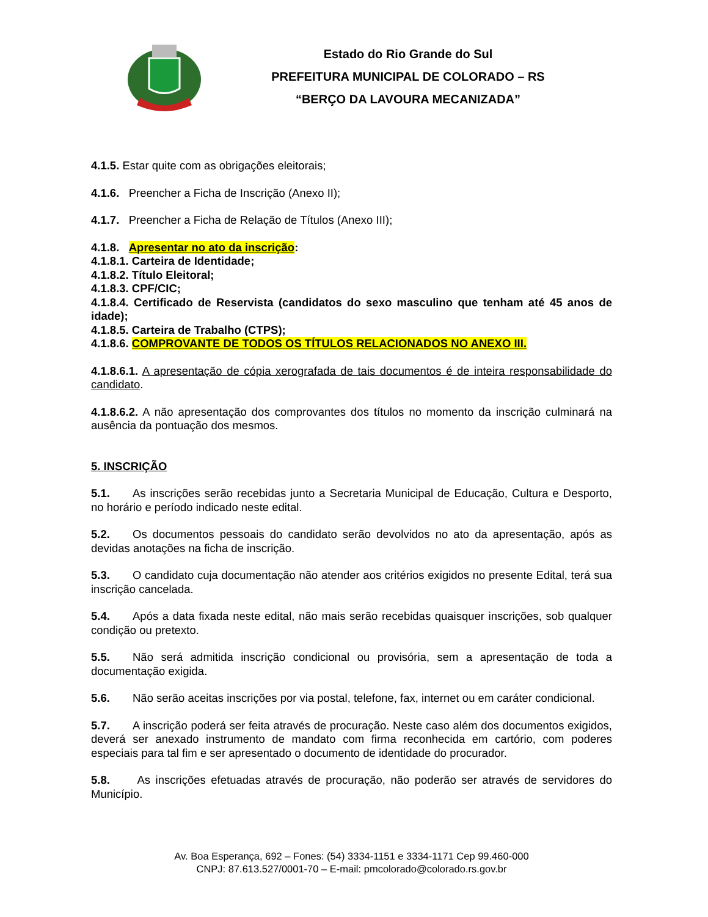Estado do Rio Grande do Sul
PREFEITURA MUNICIPAL DE COLORADO – RS
“BERÇO DA LAVOURA MECANIZADA”
4.1.5. Estar quite com as obrigações eleitorais;
4.1.6. Preencher a Ficha de Inscrição (Anexo II);
4.1.7. Preencher a Ficha de Relação de Títulos (Anexo III);
4.1.8. Apresentar no ato da inscrição:
4.1.8.1. Carteira de Identidade;
4.1.8.2. Título Eleitoral;
4.1.8.3. CPF/CIC;
4.1.8.4. Certificado de Reservista (candidatos do sexo masculino que tenham até 45 anos de idade);
4.1.8.5. Carteira de Trabalho (CTPS);
4.1.8.6. COMPROVANTE DE TODOS OS TÍTULOS RELACIONADOS NO ANEXO III.
4.1.8.6.1. A apresentação de cópia xerografada de tais documentos é de inteira responsabilidade do candidato.
4.1.8.6.2. A não apresentação dos comprovantes dos títulos no momento da inscrição culminará na ausência da pontuação dos mesmos.
5. INSCRIÇÃO
5.1. As inscrições serão recebidas junto a Secretaria Municipal de Educação, Cultura e Desporto, no horário e período indicado neste edital.
5.2. Os documentos pessoais do candidato serão devolvidos no ato da apresentação, após as devidas anotações na ficha de inscrição.
5.3. O candidato cuja documentação não atender aos critérios exigidos no presente Edital, terá sua inscrição cancelada.
5.4. Após a data fixada neste edital, não mais serão recebidas quaisquer inscrições, sob qualquer condição ou pretexto.
5.5. Não será admitida inscrição condicional ou provisória, sem a apresentação de toda a documentação exigida.
5.6. Não serão aceitas inscrições por via postal, telefone, fax, internet ou em caráter condicional.
5.7. A inscrição poderá ser feita através de procuração. Neste caso além dos documentos exigidos, deverá ser anexado instrumento de mandato com firma reconhecida em cartório, com poderes especiais para tal fim e ser apresentado o documento de identidade do procurador.
5.8. As inscrições efetuadas através de procuração, não poderão ser através de servidores do Município.
Av. Boa Esperança, 692 – Fones: (54) 3334-1151 e 3334-1171 Cep 99.460-000
CNPJ: 87.613.527/0001-70 – E-mail: pmcolorado@colorado.rs.gov.br